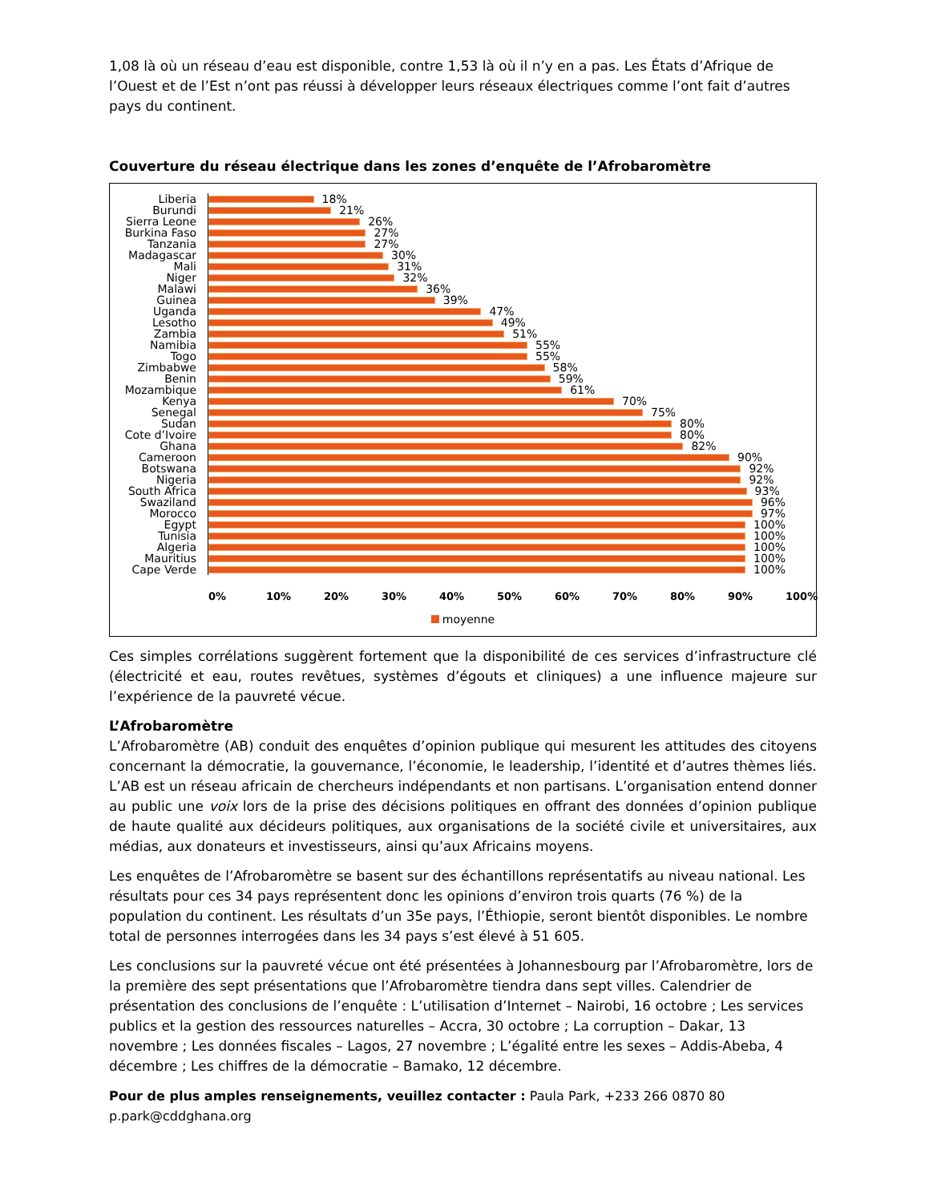1,08 là où un réseau d’eau est disponible, contre 1,53 là où il n’y en a pas. Les États d’Afrique de l’Ouest et de l’Est n’ont pas réussi à développer leurs réseaux électriques comme l’ont fait d’autres pays du continent.
Couverture du réseau électrique dans les zones d’enquête de l’Afrobaromètre
Liberia 18%
Burundi 21%
Sierra Leone
26%
Burkina Faso
27%
Tanzania 27%
Madagascar 30%
Mali 31%
Niger 32%
Malawi 36%
Guinea 39%
Uganda 47%
Lesotho 49%
Zambia 51%
Namibia 55%
Togo 55%
Zimbabwe 58%
Benin 59%
Mozambique 61%
Kenya 70%
Senegal 75%
Sudan 80%
Cote d’Ivoire
80%
Ghana 82%
Cameroon 90%
Botswana 92%
Nigeria 92%
South Africa
93%
Swaziland 96%
Morocco 97%
Egypt 100%
Tunisia 100%
Algeria 100%
Mauritius 100%
Cape Verde 100%
0% 10% 20% 30% 40% 50% 60% 70% 80% 90% 100%
moyenne
Ces simples corrélations suggèrent fortement que la disponibilité de ces services d’infrastructure clé (électricité et eau, routes revêtues, systèmes d’égouts et cliniques) a une influence majeure sur l’expérience de la pauvreté vécue.
L’Afrobaromètre
L’Afrobaromètre (AB) conduit des enquêtes d’opinion publique qui mesurent les attitudes des citoyens concernant la démocratie, la gouvernance, l’économie, le leadership, l’identité et d’autres thèmes liés. L’AB est un réseau africain de chercheurs indépendants et non partisans. L’organisation entend donner au public une voix lors de la prise des décisions politiques en offrant des données d’opinion publique de haute qualité aux décideurs politiques, aux organisations de la société civile et universitaires, aux médias, aux donateurs et investisseurs, ainsi qu’aux Africains moyens.
Les enquêtes de l’Afrobaromètre se basent sur des échantillons représentatifs au niveau national. Les résultats pour ces 34 pays représentent donc les opinions d’environ trois quarts (76 %) de la population du continent. Les résultats d’un 35e pays, l’Éthiopie, seront bientôt disponibles. Le nombre total de personnes interrogées dans les 34 pays s’est élevé à 51 605.
Les conclusions sur la pauvreté vécue ont été présentées à Johannesbourg par l’Afrobaromètre, lors de la première des sept présentations que l’Afrobaromètre tiendra dans sept villes. Calendrier de présentation des conclusions de l’enquête : L’utilisation d’Internet – Nairobi, 16 octobre ; Les services publics et la gestion des ressources naturelles – Accra, 30 octobre ; La corruption – Dakar, 13 novembre ; Les données fiscales – Lagos, 27 novembre ; L’égalité entre les sexes – Addis-Abeba, 4 décembre ; Les chiffres de la démocratie – Bamako, 12 décembre.
Pour de plus amples renseignements, veuillez contacter : Paula Park, +233 266 0870 80 p.park@cddghana.org